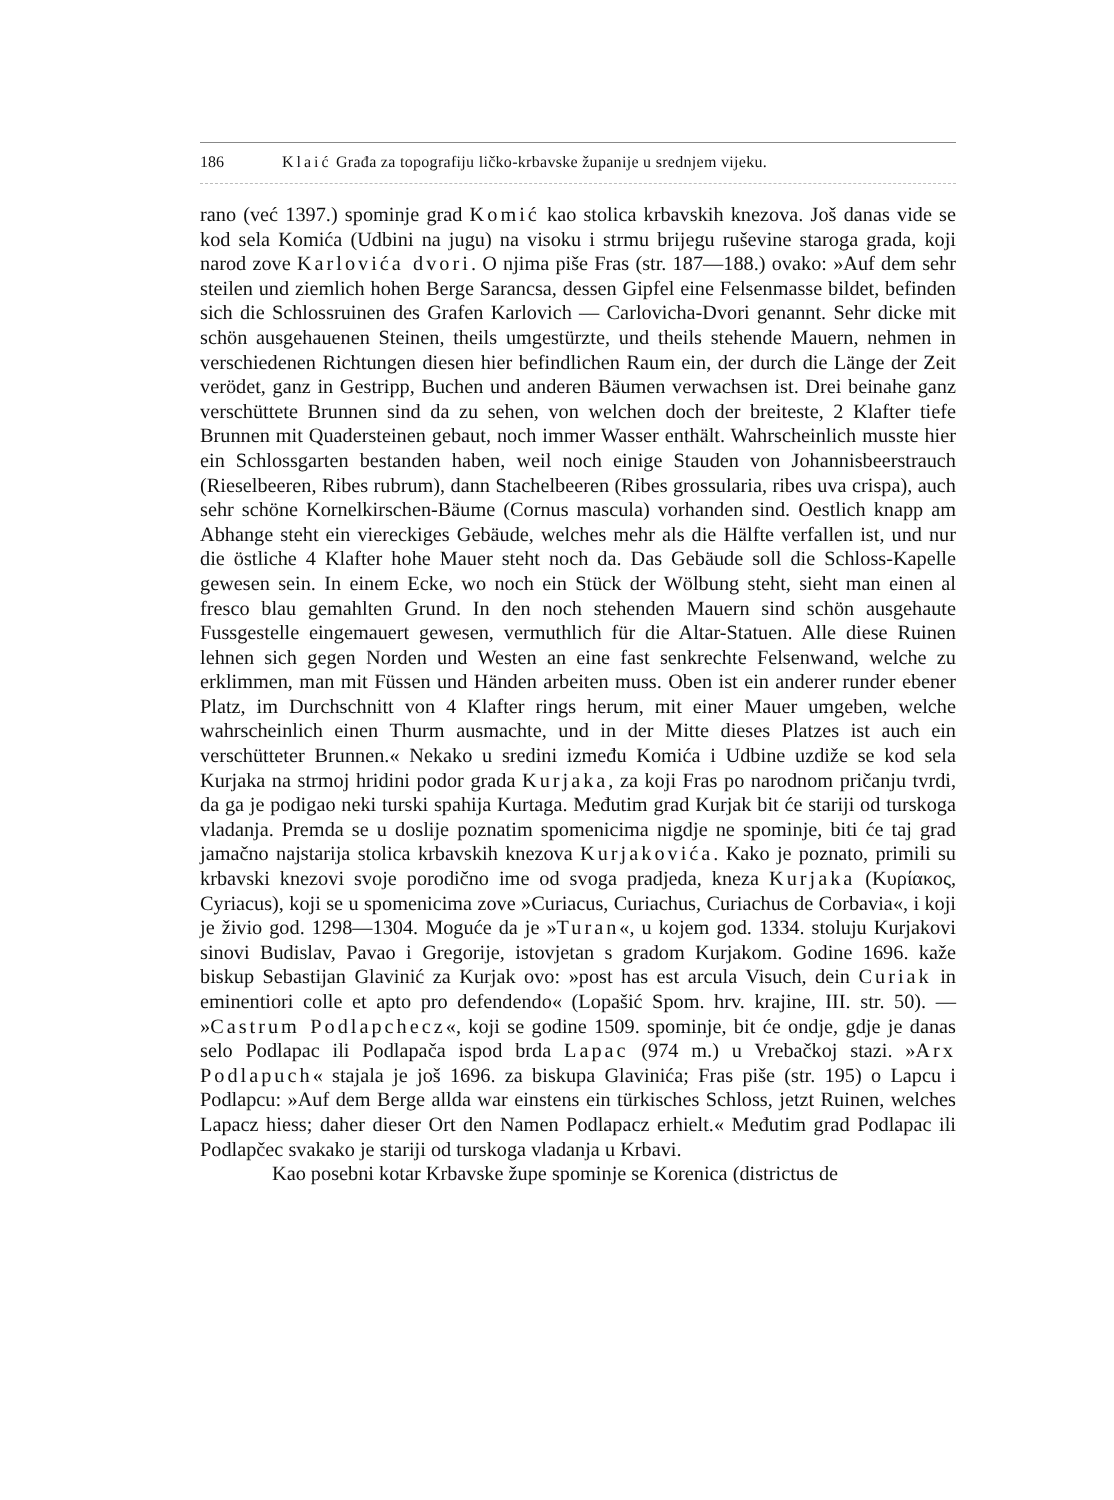186 Klaić Građa za topografiju ličko-krbavske županije u srednjem vijeku.
rano (već 1397.) spominje grad Komić kao stolica krbavskih knezova. Još danas vide se kod sela Komića (Udbini na jugu) na visoku i strmu brijegu ruševine staroga grada, koji narod zove Karlovića dvori. O njima piše Fras (str. 187—188.) ovako: »Auf dem sehr steilen und ziemlich hohen Berge Sarancsa, dessen Gipfel eine Felsenmasse bildet, befinden sich die Schlossruinen des Grafen Karlovich — Carlovicha-Dvori genannt. Sehr dicke mit schön ausgehauenen Steinen, theils umgestürzte, und theils stehende Mauern, nehmen in verschiedenen Richtungen diesen hier befindlichen Raum ein, der durch die Länge der Zeit verödet, ganz in Gestripp, Buchen und anderen Bäumen verwachsen ist. Drei beinahe ganz verschüttete Brunnen sind da zu sehen, von welchen doch der breiteste, 2 Klafter tiefe Brunnen mit Quadersteinen gebaut, noch immer Wasser enthält. Wahrscheinlich musste hier ein Schlossgarten bestanden haben, weil noch einige Stauden von Johannisbeerstrauch (Rieselbeeren, Ribes rubrum), dann Stachelbeeren (Ribes grossularia, ribes uva crispa), auch sehr schöne Kornelkirschen-Bäume (Cornus mascula) vorhanden sind. Oestlich knapp am Abhange steht ein viereckiges Gebäude, welches mehr als die Hälfte verfallen ist, und nur die östliche 4 Klafter hohe Mauer steht noch da. Das Gebäude soll die Schloss-Kapelle gewesen sein. In einem Ecke, wo noch ein Stück der Wölbung steht, sieht man einen al fresco blau gemahlten Grund. In den noch stehenden Mauern sind schön ausgehaute Fussgestelle eingemauert gewesen, vermuthlich für die Altar-Statuen. Alle diese Ruinen lehnen sich gegen Norden und Westen an eine fast senkrechte Felsenwand, welche zu erklimmen, man mit Füssen und Händen arbeiten muss. Oben ist ein anderer runder ebener Platz, im Durchschnitt von 4 Klafter rings herum, mit einer Mauer umgeben, welche wahrscheinlich einen Thurm ausmachte, und in der Mitte dieses Platzes ist auch ein verschütteter Brunnen.« Nekako u sredini između Komića i Udbine uzdiže se kod sela Kurjaka na strmoj hridini podor grada Kurjaka, za koji Fras po narodnom pričanju tvrdi, da ga je podigao neki turski spahija Kurtaga. Međutim grad Kurjak bit će stariji od turskoga vladanja. Premda se u doslije poznatim spomenicima nigdje ne spominje, biti će taj grad jamačno najstarija stolica krbavskih knezova Kurjakovića. Kako je poznato, primili su krbavski knezovi svoje porodično ime od svoga pradjeda, kneza Kurjaka (Κυρίακος, Cyriacus), koji se u spomenicima zove »Curiacus, Curiachus, Curiachus de Corbavia«, i koji je živio god. 1298—1304. Moguće da je »Turan«, u kojem god. 1334. stoluju Kurjakovi sinovi Budislav, Pavao i Gregorije, istovjetan s gradom Kurjakom. Godine 1696. kaže biskup Sebastijan Glavinić za Kurjak ovo: »post has est arcula Visuch, dein Curiak in eminentiori colle et apto pro defendendo« (Lopašić Spom. hrv. krajine, III. str. 50). — »Castrum Podlapchecz«, koji se godine 1509. spominje, bit će ondje, gdje je danas selo Podlapac ili Podlapača ispod brda Lapac (974 m.) u Vrebačkoj stazi. »Arx Podlapuch« stajala je još 1696. za biskupa Glavinića; Fras piše (str. 195) o Lapcu i Podlapcu: »Auf dem Berge allda war einstens ein türkisches Schloss, jetzt Ruinen, welches Lapacz hiess; daher dieser Ort den Namen Podlapacz erhielt.« Međutim grad Podlapac ili Podlapčec svakako je stariji od turskoga vladanja u Krbavi.
Kao posebni kotar Krbavske župe spominje se Korenica (districtus de